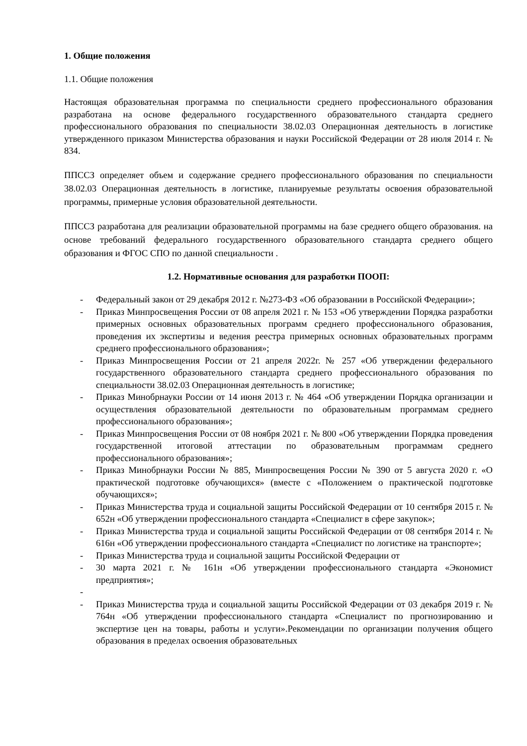1. Общие положения
1.1. Общие положения
Настоящая образовательная программа по специальности среднего профессионального образования разработана на основе федерального государственного образовательного стандарта среднего профессионального образования по специальности 38.02.03 Операционная деятельность в логистике утвержденного приказом Министерства образования и науки Российской Федерации от 28 июля 2014 г. № 834.
ППССЗ определяет объем и содержание среднего профессионального образования по специальности 38.02.03 Операционная деятельность в логистике, планируемые результаты освоения образовательной программы, примерные условия образовательной деятельности.
ППССЗ разработана для реализации образовательной программы на базе среднего общего образования. на основе требований федерального государственного образовательного стандарта среднего общего образования и ФГОС СПО по данной специальности .
1.2. Нормативные основания для разработки ПООП:
- Федеральный закон от 29 декабря 2012 г. №273-ФЗ «Об образовании в Российской Федерации»;
- Приказ Минпросвещения России от 08 апреля 2021 г. № 153 «Об утверждении Порядка разработки примерных основных образовательных программ среднего профессионального образования, проведения их экспертизы и ведения реестра примерных основных образовательных программ среднего профессионального образования»;
- Приказ Минпросвещения России от 21 апреля 2022г. № 257 «Об утверждении федерального государственного образовательного стандарта среднего профессионального образования по специальности 38.02.03 Операционная деятельность в логистике;
- Приказ Минобрнауки России от 14 июня 2013 г. № 464 «Об утверждении Порядка организации и осуществления образовательной деятельности по образовательным программам среднего профессионального образования»;
- Приказ Минпросвещения России от 08 ноября 2021 г. № 800 «Об утверждении Порядка проведения государственной итоговой аттестации по образовательным программам среднего профессионального образования»;
- Приказ Минобрнауки России № 885, Минпросвещения России № 390 от 5 августа 2020 г. «О практической подготовке обучающихся» (вместе с «Положением о практической подготовке обучающихся»;
- Приказ Министерства труда и социальной защиты Российской Федерации от 10 сентября 2015 г. № 652н «Об утверждении профессионального стандарта «Специалист в сфере закупок»;
- Приказ Министерства труда и социальной защиты Российской Федерации от 08 сентября 2014 г. № 616н «Об утверждении профессионального стандарта «Специалист по логистике на транспорте»;
- Приказ Министерства труда и социальной защиты Российской Федерации от
- 30 марта 2021 г. № 161н «Об утверждении профессионального стандарта «Экономист предприятия»;
-
- Приказ Министерства труда и социальной защиты Российской Федерации от 03 декабря 2019 г. № 764н «Об утверждении профессионального стандарта «Специалист по прогнозированию и экспертизе цен на товары, работы и услуги».Рекомендации по организации получения общего образования в пределах освоения образовательных